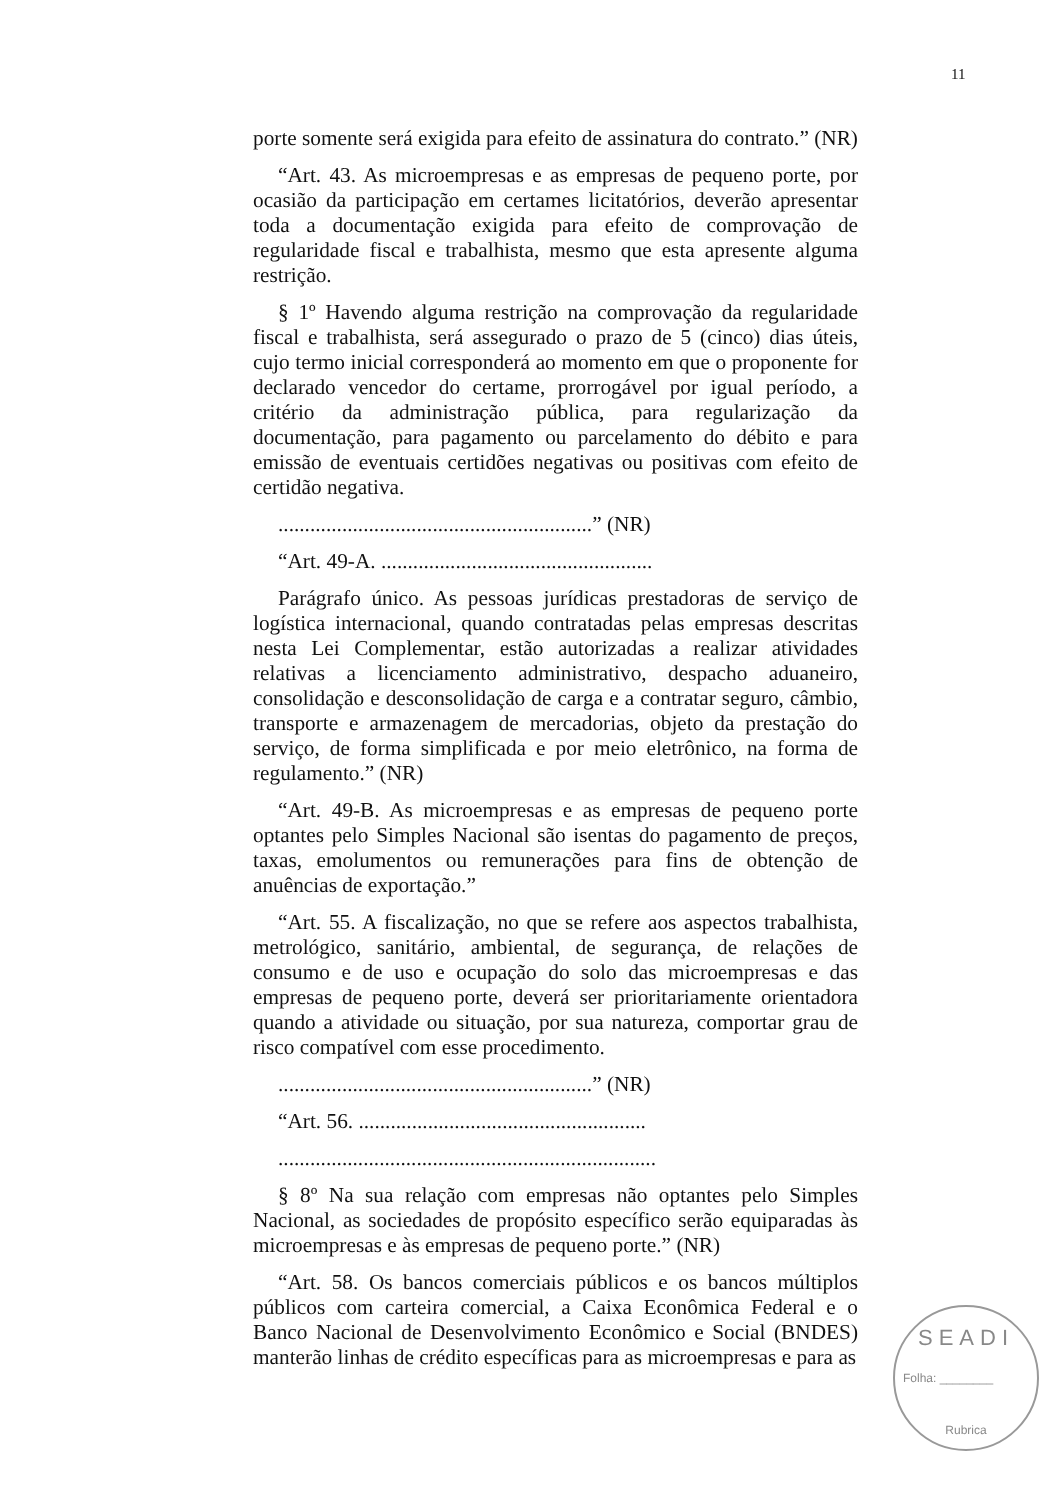11
porte somente será exigida para efeito de assinatura do contrato.” (NR)
“Art. 43. As microempresas e as empresas de pequeno porte, por ocasião da participação em certames licitatórios, deverão apresentar toda a documentação exigida para efeito de comprovação de regularidade fiscal e trabalhista, mesmo que esta apresente alguma restrição.
§ 1º Havendo alguma restrição na comprovação da regularidade fiscal e trabalhista, será assegurado o prazo de 5 (cinco) dias úteis, cujo termo inicial corresponderá ao momento em que o proponente for declarado vencedor do certame, prorrogável por igual período, a critério da administração pública, para regularização da documentação, para pagamento ou parcelamento do débito e para emissão de eventuais certidões negativas ou positivas com efeito de certidão negativa.
...........................................................” (NR)
“Art. 49-A. ...................................................
Parágrafo único. As pessoas jurídicas prestadoras de serviço de logística internacional, quando contratadas pelas empresas descritas nesta Lei Complementar, estão autorizadas a realizar atividades relativas a licenciamento administrativo, despacho aduaneiro, consolidação e desconsolidação de carga e a contratar seguro, câmbio, transporte e armazenagem de mercadorias, objeto da prestação do serviço, de forma simplificada e por meio eletrônico, na forma de regulamento.” (NR)
“Art. 49-B. As microempresas e as empresas de pequeno porte optantes pelo Simples Nacional são isentas do pagamento de preços, taxas, emolumentos ou remunerações para fins de obtenção de anuências de exportação.”
“Art. 55. A fiscalização, no que se refere aos aspectos trabalhista, metrológico, sanitário, ambiental, de segurança, de relações de consumo e de uso e ocupação do solo das microempresas e das empresas de pequeno porte, deverá ser prioritariamente orientadora quando a atividade ou situação, por sua natureza, comportar grau de risco compatível com esse procedimento.
...........................................................” (NR)
“Art. 56. ......................................................
.......................................................................
§ 8º Na sua relação com empresas não optantes pelo Simples Nacional, as sociedades de propósito específico serão equiparadas às microempresas e às empresas de pequeno porte.” (NR)
“Art. 58. Os bancos comerciais públicos e os bancos múltiplos públicos com carteira comercial, a Caixa Econômica Federal e o Banco Nacional de Desenvolvimento Econômico e Social (BNDES) manterão linhas de crédito específicas para as microempresas e para as
SEADI
Folha: ________
Rubrica